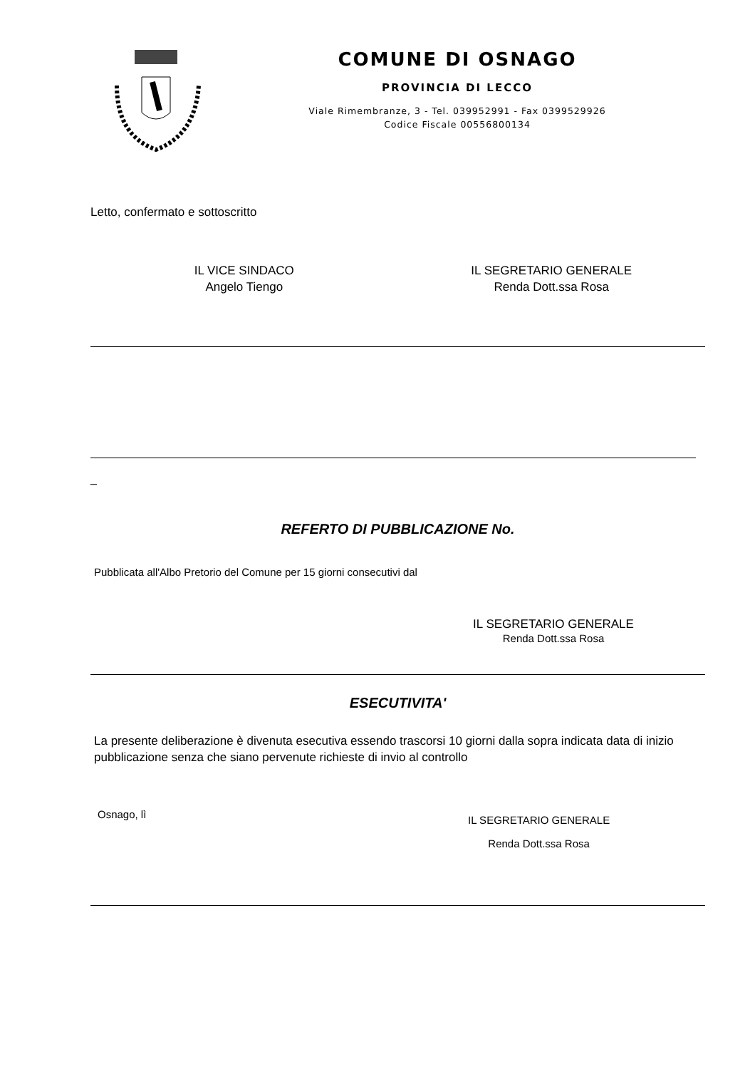COMUNE DI OSNAGO
PROVINCIA DI LECCO
Viale Rimembranze, 3 - Tel. 039952991 - Fax 0399529926
Codice Fiscale 00556800134
Letto, confermato e sottoscritto
IL VICE SINDACO
Angelo Tiengo
IL SEGRETARIO GENERALE
Renda Dott.ssa Rosa
_
REFERTO DI PUBBLICAZIONE No.
Pubblicata all'Albo Pretorio del Comune per 15 giorni consecutivi dal
IL SEGRETARIO GENERALE
Renda Dott.ssa Rosa
ESECUTIVITA'
La presente deliberazione è divenuta esecutiva essendo trascorsi 10 giorni dalla sopra indicata data di inizio pubblicazione senza che siano pervenute richieste di invio al controllo
Osnago, lì
IL SEGRETARIO GENERALE
Renda Dott.ssa Rosa